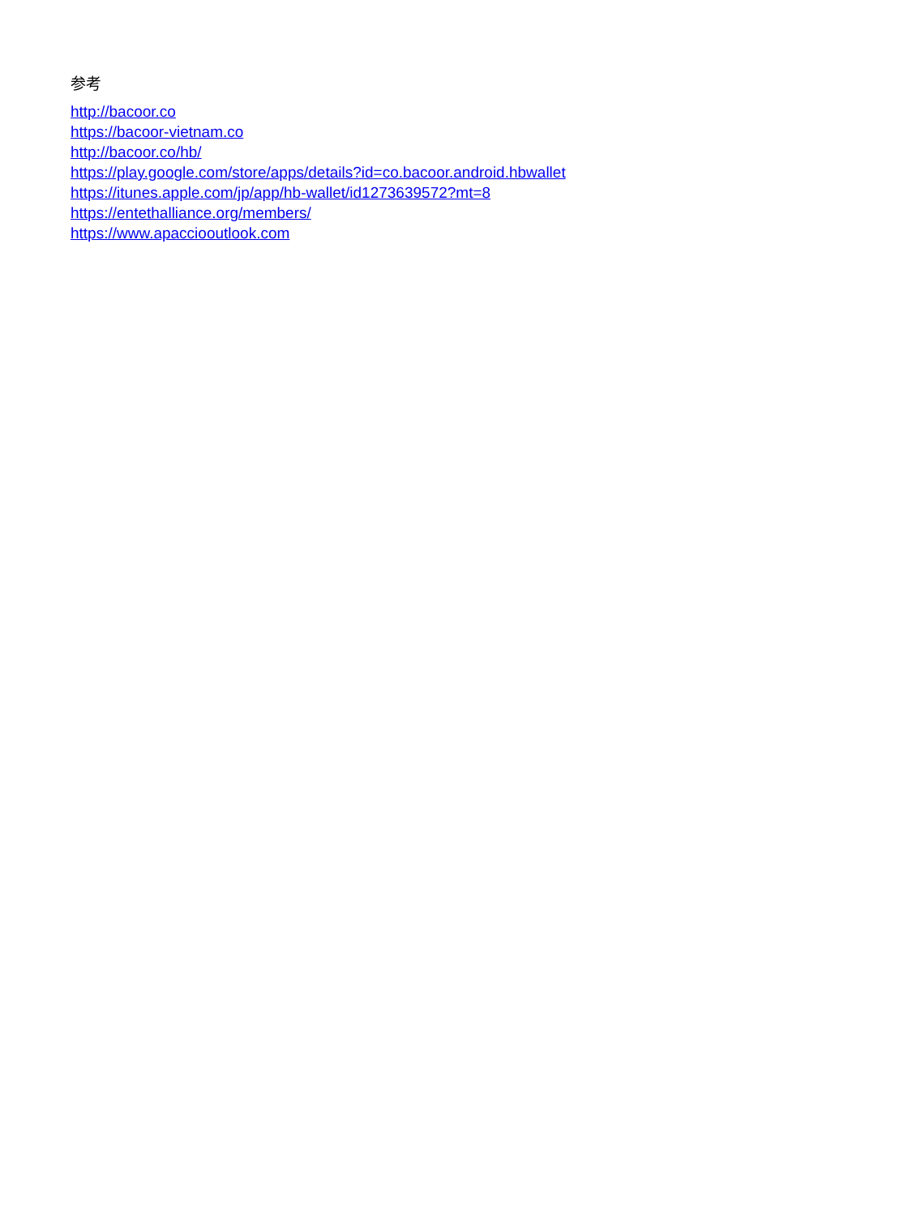参考
http://bacoor.co
https://bacoor-vietnam.co
http://bacoor.co/hb/
https://play.google.com/store/apps/details?id=co.bacoor.android.hbwallet
https://itunes.apple.com/jp/app/hb-wallet/id1273639572?mt=8
https://entethalliance.org/members/
https://www.apacciooutlook.com